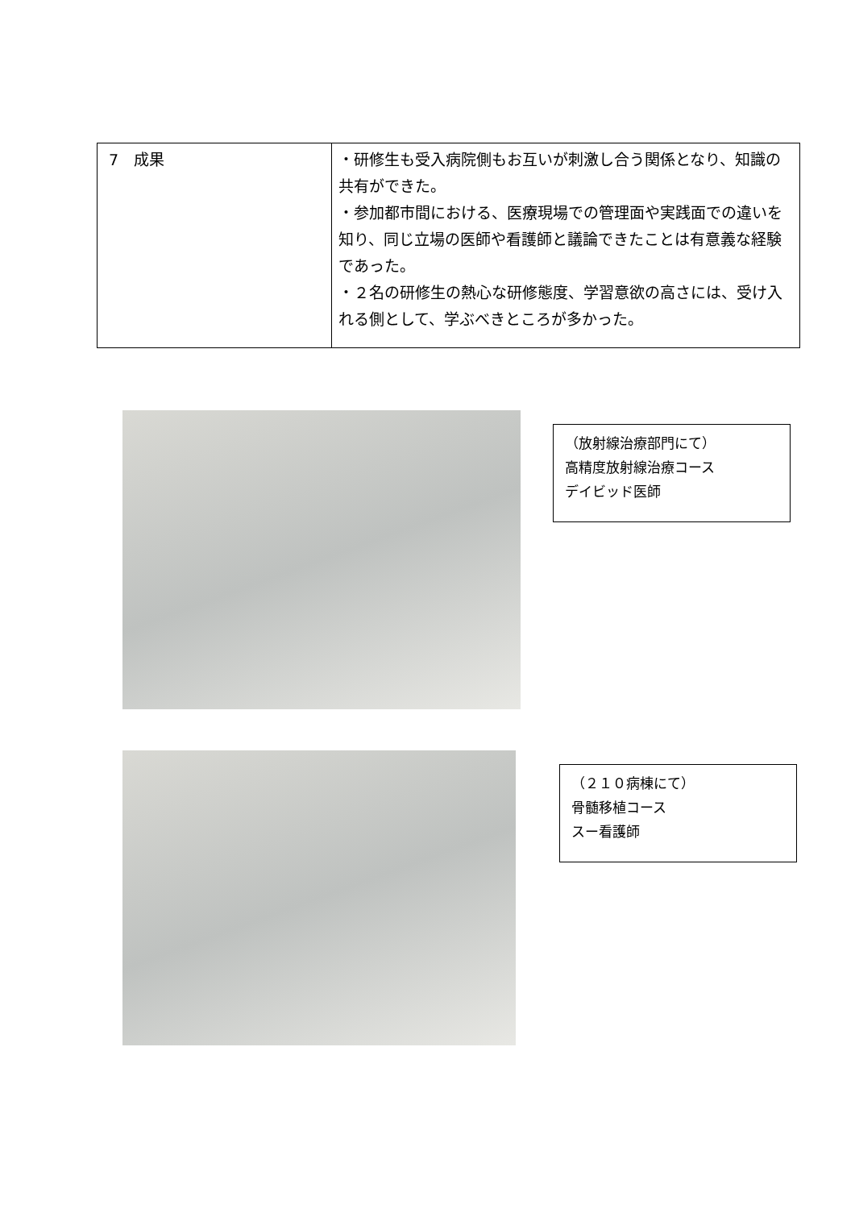| 7 成果 | ・研修生も受入病院側もお互いが刺激し合う関係となり、知識の共有ができた。 ・参加都市間における、医療現場での管理面や実践面での違いを知り、同じ立場の医師や看護師と議論できたことは有意義な経験であった。 ・２名の研修生の熱心な研修態度、学習意欲の高さには、受け入れる側として、学ぶべきところが多かった。 |
（放射線治療部門にて）
高精度放射線治療コース
デイビッド医師
（２１０病棟にて）
骨髄移植コース
スー看護師